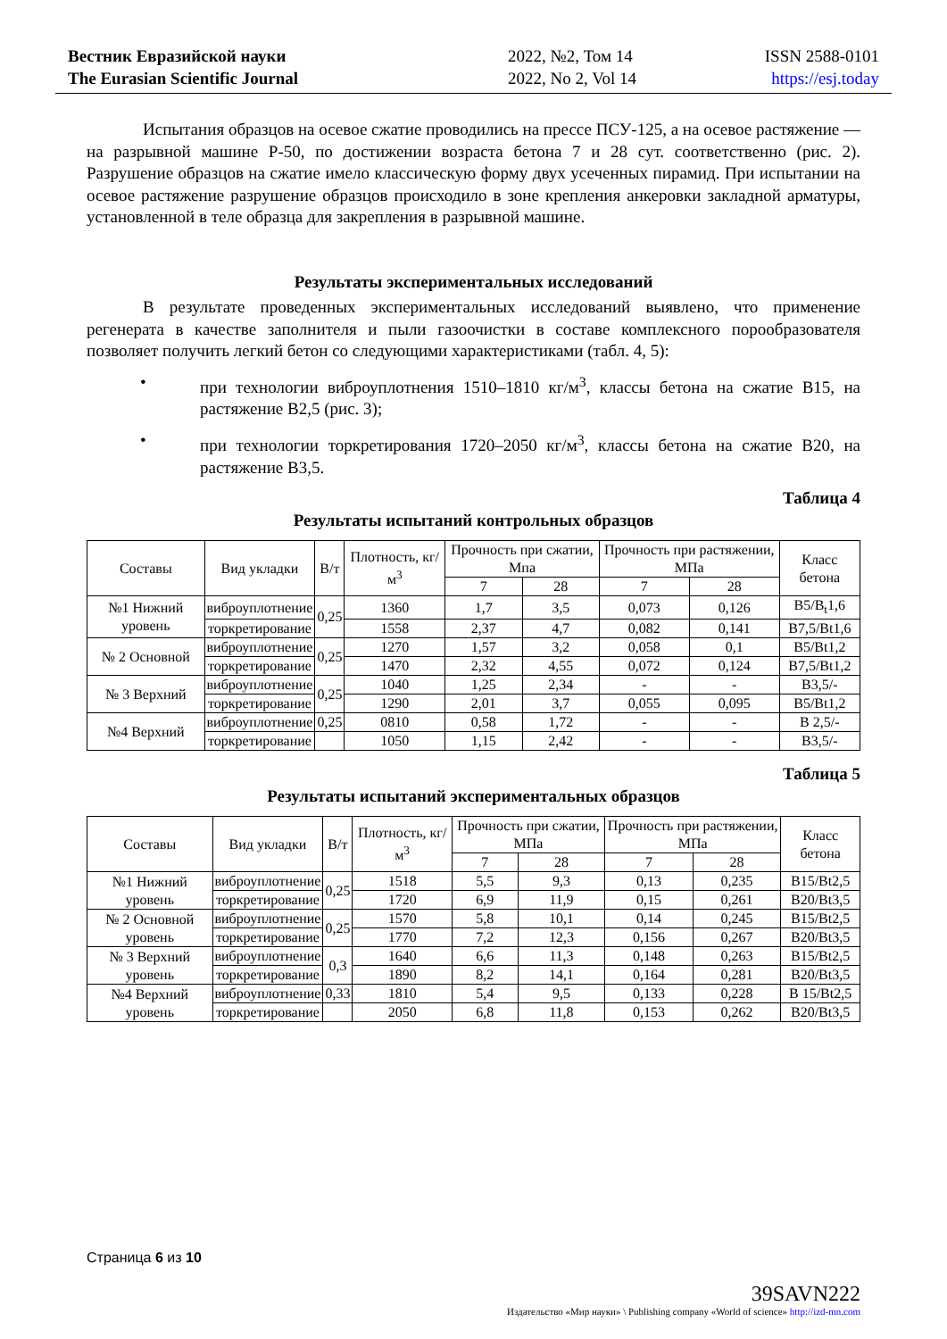Вестник Евразийской науки
The Eurasian Scientific Journal
2022, №2, Том 14
2022, No 2, Vol 14
ISSN 2588-0101
https://esj.today
Испытания образцов на осевое сжатие проводились на прессе ПСУ-125, а на осевое растяжение — на разрывной машине Р-50, по достижении возраста бетона 7 и 28 сут. соответственно (рис. 2). Разрушение образцов на сжатие имело классическую форму двух усеченных пирамид. При испытании на осевое растяжение разрушение образцов происходило в зоне крепления анкеровки закладной арматуры, установленной в теле образца для закрепления в разрывной машине.
Результаты экспериментальных исследований
В результате проведенных экспериментальных исследований выявлено, что применение регенерата в качестве заполнителя и пыли газоочистки в составе комплексного порообразователя позволяет получить легкий бетон со следующими характеристиками (табл. 4, 5):
• при технологии виброуплотнения 1510–1810 кг/м<sup>3</sup>, классы бетона на сжатие B15, на растяжение B2,5 (рис. 3);
• при технологии торкретирования 1720–2050 кг/м<sup>3</sup>, классы бетона на сжатие B20, на растяжение B3,5.
Таблица 4
Результаты испытаний контрольных образцов
| Составы | Вид укладки | В/т | Плотность, кг/м<sup>3</sup> | Прочность при сжатии, Мпа | | Прочность при растяжении, МПа | | Класс бетона |
| --- | --- | --- | --- | --- | --- | --- | --- | --- |
| | | | | 7 | 28 | 7 | 28 | |
| №1 Нижний уровень | виброуплотнение | 0,25 | 1360 | 1,7 | 3,5 | 0,073 | 0,126 | B5/B<sub>t</sub>1,6 |
| | торкретирование | | 1558 | 2,37 | 4,7 | 0,082 | 0,141 | B7,5/Bt1,6 |
| № 2 Основной | виброуплотнение | 0,25 | 1270 | 1,57 | 3,2 | 0,058 | 0,1 | B5/Bt1,2 |
| | торкретирование | | 1470 | 2,32 | 4,55 | 0,072 | 0,124 | B7,5/Bt1,2 |
| № 3 Верхний | виброуплотнение | 0,25 | 1040 | 1,25 | 2,34 | - | - | B3,5/- |
| | торкретирование | | 1290 | 2,01 | 3,7 | 0,055 | 0,095 | B5/Bt1,2 |
| №4 Верхний | виброуплотнение | 0,25 | 0810 | 0,58 | 1,72 | - | - | B 2,5/- |
| | торкретирование | | 1050 | 1,15 | 2,42 | - | - | B3,5/- |
Таблица 5
Результаты испытаний экспериментальных образцов
| Составы | Вид укладки | В/т | Плотность, кг/м<sup>3</sup> | Прочность при сжатии, МПа | | Прочность при растяжении, МПа | | Класс бетона |
| --- | --- | --- | --- | --- | --- | --- | --- | --- |
| | | | | 7 | 28 | 7 | 28 | |
| №1 Нижний уровень | виброуплотнение | 0,25 | 1518 | 5,5 | 9,3 | 0,13 | 0,235 | B15/Bt2,5 |
| | торкретирование | | 1720 | 6,9 | 11,9 | 0,15 | 0,261 | B20/Bt3,5 |
| № 2 Основной уровень | виброуплотнение | 0,25 | 1570 | 5,8 | 10,1 | 0,14 | 0,245 | B15/Bt2,5 |
| | торкретирование | | 1770 | 7,2 | 12,3 | 0,156 | 0,267 | B20/Bt3,5 |
| № 3 Верхний уровень | виброуплотнение | 0,3 | 1640 | 6,6 | 11,3 | 0,148 | 0,263 | B15/Bt2,5 |
| | торкретирование | | 1890 | 8,2 | 14,1 | 0,164 | 0,281 | B20/Bt3,5 |
| №4 Верхний уровень | виброуплотнение | 0,33 | 1810 | 5,4 | 9,5 | 0,133 | 0,228 | B 15/Bt2,5 |
| | торкретирование | | 2050 | 6,8 | 11,8 | 0,153 | 0,262 | B20/Bt3,5 |
Страница 6 из 10
39SAVN222
Издательство «Мир науки» \ Publishing company «World of science» http://izd-mn.com